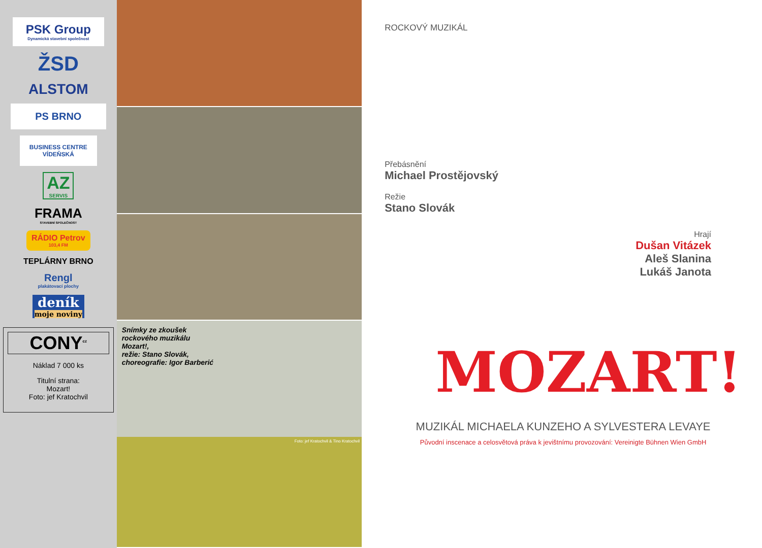PSK Group
Dynamická stavební společnost
ŽSD
ALSTOM
PS BRNO
BUSINESS CENTRE VÍDEŇSKÁ
AZ
SERVIS
FRAMA
STAVEBNÍ SPOLEČNOST
RÁDIO Petrov
103,4 FM
TEPLÁRNY BRNO
Rengl
plakátovací plochy
deník
moje noviny
CONY<sup>cz</sup>
Náklad 7 000 ks
Titulní strana:
Mozart!
Foto: jef Kratochvil
Snímky ze zkoušek
rockového muzikálu
Mozart!,
režie: Stano Slovák,
choreografie: Igor Barberić
Foto: jef Kratochvil & Tino Kratochvil
ROCKOVÝ MUZIKÁL
Přebásnění
Michael Prostějovský
Režie
Stano Slovák
Hrají
Dušan Vitázek
Aleš Slanina
Lukáš Janota
MOZART!
MUZIKÁL MICHAELA KUNZEHO A SYLVESTERA LEVAYE
Původní inscenace a celosvětová práva k jevištnímu provozování: Vereinigte Bühnen Wien GmbH